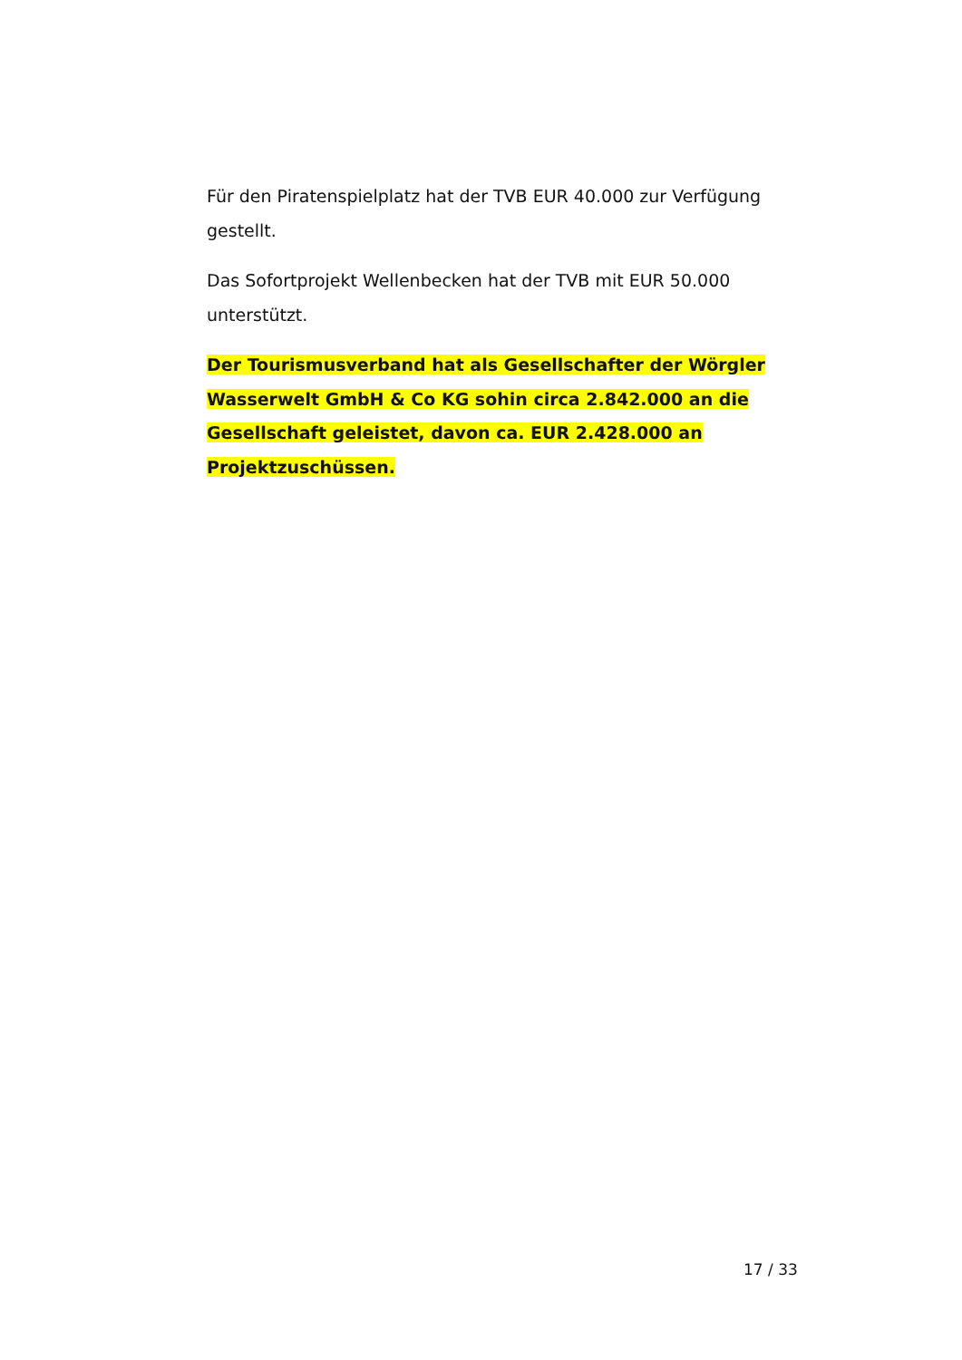Für den Piratenspielplatz hat der TVB EUR 40.000 zur Verfügung gestellt.
Das Sofortprojekt Wellenbecken hat der TVB mit EUR 50.000 unterstützt.
Der Tourismusverband hat als Gesellschafter der Wörgler Wasserwelt GmbH & Co KG sohin circa 2.842.000 an die Gesellschaft geleistet, davon ca. EUR 2.428.000 an Projektzuschüssen.
17 / 33